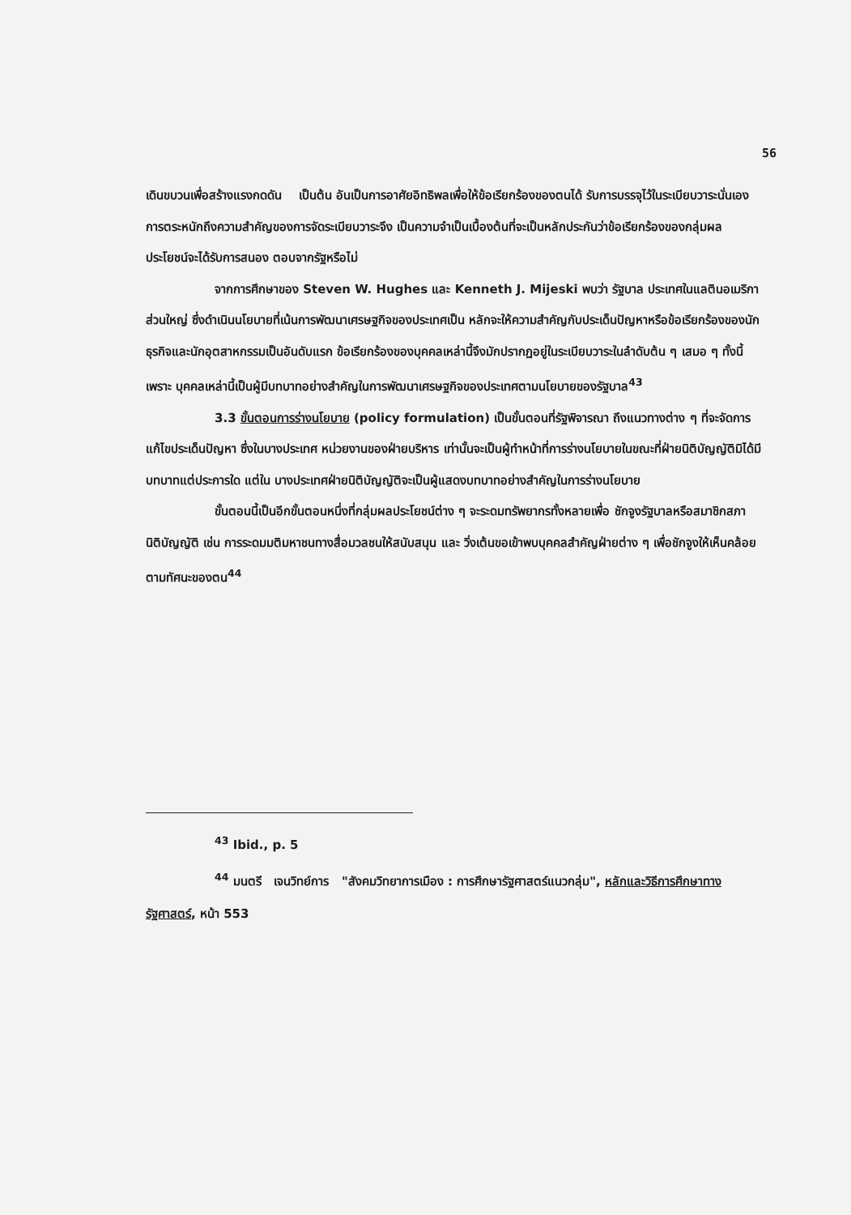56
เดินขบวนเพื่อสร้างแรงกดดัน เป็นต้น อันเป็นการอาศัยอิทธิพลเพื่อให้ข้อเรียกร้องของตนได้ รับการบรรจุไว้ในระเบียบวาระนั่นเอง การตระหนักถึงความสำคัญของการจัดระเบียบวาระจึง เป็นความจำเป็นเบื้องต้นที่จะเป็นหลักประกันว่าข้อเรียกร้องของกลุ่มผลประโยชน์จะได้รับการสนอง ตอบจากรัฐหรือไม่
จากการศึกษาของ Steven W. Hughes และ Kenneth J. Mijeski พบว่า รัฐบาล ประเทศในแลตินอเมริกาส่วนใหญ่ ซึ่งดำเนินนโยบายที่เน้นการพัฒนาเศรษฐกิจของประเทศเป็น หลักจะให้ความสำคัญกับประเด็นปัญหาหรือข้อเรียกร้องของนักธุรกิจและนักอุตสาหกรรมเป็นอันดับแรก ข้อเรียกร้องของบุคคลเหล่านี้จึงมักปรากฏอยู่ในระเบียบวาระในลำดับต้น ๆ เสมอ ๆ ทั้งนี้เพราะ บุคคลเหล่านี้เป็นผู้มีบทบาทอย่างสำคัญในการพัฒนาเศรษฐกิจของประเทศตามนโยบายของรัฐบาล<sup>43</sup>
3.3 ขั้นตอนการร่างนโยบาย (policy formulation) เป็นขั้นตอนที่รัฐพิจารณา ถึงแนวทางต่าง ๆ ที่จะจัดการแก้ไขประเด็นปัญหา ซึ่งในบางประเทศ หน่วยงานของฝ่ายบริหาร เท่านั้นจะเป็นผู้ทำหน้าที่การร่างนโยบายในขณะที่ฝ่ายนิติบัญญัติมิได้มีบทบาทแต่ประการใด แต่ใน บางประเทศฝ่ายนิติบัญญัติจะเป็นผู้แสดงบทบาทอย่างสำคัญในการร่างนโยบาย
ขั้นตอนนี้เป็นอีกขั้นตอนหนึ่งที่กลุ่มผลประโยชน์ต่าง ๆ จะระดมทรัพยากรทั้งหลายเพื่อ ชักจูงรัฐบาลหรือสมาชิกสภานิติบัญญัติ เช่น การระดมมติมหาชนทางสื่อมวลชนให้สนับสนุน และ วิ่งเต้นขอเข้าพบบุคคลสำคัญฝ่ายต่าง ๆ เพื่อชักจูงให้เห็นคล้อยตามทัศนะของตน<sup>44</sup>
<sup>43</sup> Ibid., p. 5
<sup>44</sup> มนตรี เจนวิทย์การ "สังคมวิทยาการเมือง : การศึกษารัฐศาสตร์แนวกลุ่ม", หลักและวิธีการศึกษาทางรัฐศาสตร์, หน้า 553